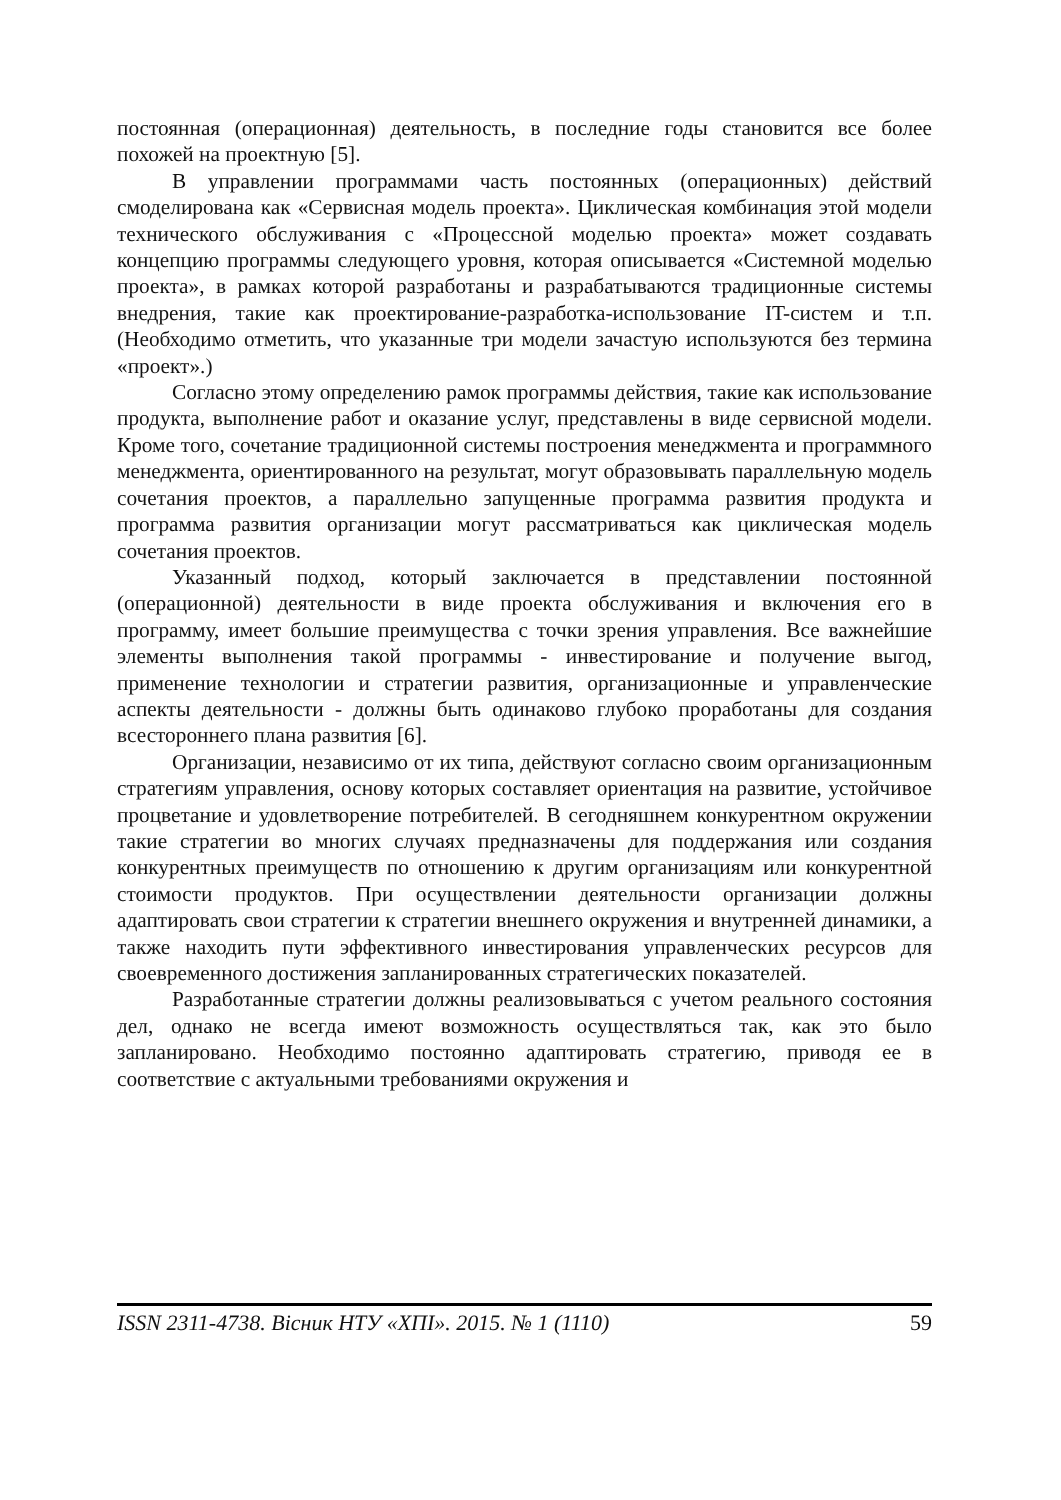постоянная (операционная) деятельность, в последние годы становится все более похожей на проектную [5].
В управлении программами часть постоянных (операционных) действий смоделирована как «Сервисная модель проекта». Циклическая комбинация этой модели технического обслуживания с «Процессной моделью проекта» может создавать концепцию программы следующего уровня, которая описывается «Системной моделью проекта», в рамках которой разработаны и разрабатываются традиционные системы внедрения, такие как проектирование-разработка-использование IT-систем и т.п. (Необходимо отметить, что указанные три модели зачастую используются без термина «проект».)
Согласно этому определению рамок программы действия, такие как использование продукта, выполнение работ и оказание услуг, представлены в виде сервисной модели. Кроме того, сочетание традиционной системы построения менеджмента и программного менеджмента, ориентированного на результат, могут образовывать параллельную модель сочетания проектов, а параллельно запущенные программа развития продукта и программа развития организации могут рассматриваться как циклическая модель сочетания проектов.
Указанный подход, который заключается в представлении постоянной (операционной) деятельности в виде проекта обслуживания и включения его в программу, имеет большие преимущества с точки зрения управления. Все важнейшие элементы выполнения такой программы - инвестирование и получение выгод, применение технологии и стратегии развития, организационные и управленческие аспекты деятельности - должны быть одинаково глубоко проработаны для создания всестороннего плана развития [6].
Организации, независимо от их типа, действуют согласно своим организационным стратегиям управления, основу которых составляет ориентация на развитие, устойчивое процветание и удовлетворение потребителей. В сегодняшнем конкурентном окружении такие стратегии во многих случаях предназначены для поддержания или создания конкурентных преимуществ по отношению к другим организациям или конкурентной стоимости продуктов. При осуществлении деятельности организации должны адаптировать свои стратегии к стратегии внешнего окружения и внутренней динамики, а также находить пути эффективного инвестирования управленческих ресурсов для своевременного достижения запланированных стратегических показателей.
Разработанные стратегии должны реализовываться с учетом реального состояния дел, однако не всегда имеют возможность осуществляться так, как это было запланировано. Необходимо постоянно адаптировать стратегию, приводя ее в соответствие с актуальными требованиями окружения и
ISSN 2311-4738. Вісник НТУ «ХПІ». 2015. № 1 (1110) 59